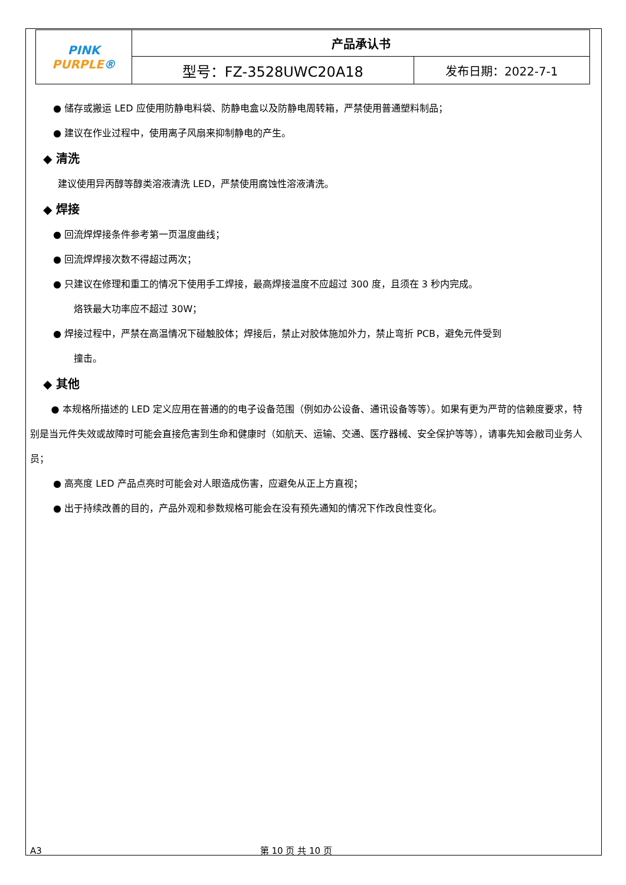| PINK PURPLE ® | 产品承认书 | |
| | 型号：FZ-3528UWC20A18 | 发布日期：2022-7-1 |
● 储存或搬运 LED 应使用防静电料袋、防静电盒以及防静电周转箱，严禁使用普通塑料制品；
● 建议在作业过程中，使用离子风扇来抑制静电的产生。
◆ 清洗
建议使用异丙醇等醇类溶液清洗 LED，严禁使用腐蚀性溶液清洗。
◆ 焊接
● 回流焊焊接条件参考第一页温度曲线；
● 回流焊焊接次数不得超过两次；
● 只建议在修理和重工的情况下使用手工焊接，最高焊接温度不应超过 300 度，且须在 3 秒内完成。
烙铁最大功率应不超过 30W；
● 焊接过程中，严禁在高温情况下碰触胶体；焊接后，禁止对胶体施加外力，禁止弯折 PCB，避免元件受到
撞击。
◆ 其他
● 本规格所描述的 LED 定义应用在普通的的电子设备范围（例如办公设备、通讯设备等等）。如果有更为严苛的信赖度要求，特别是当元件失效或故障时可能会直接危害到生命和健康时（如航天、运输、交通、医疗器械、安全保护等等），请事先知会敝司业务人员；
● 高亮度 LED 产品点亮时可能会对人眼造成伤害，应避免从正上方直视；
● 出于持续改善的目的，产品外观和参数规格可能会在没有预先通知的情况下作改良性变化。
A3 第 10 页 共 10 页